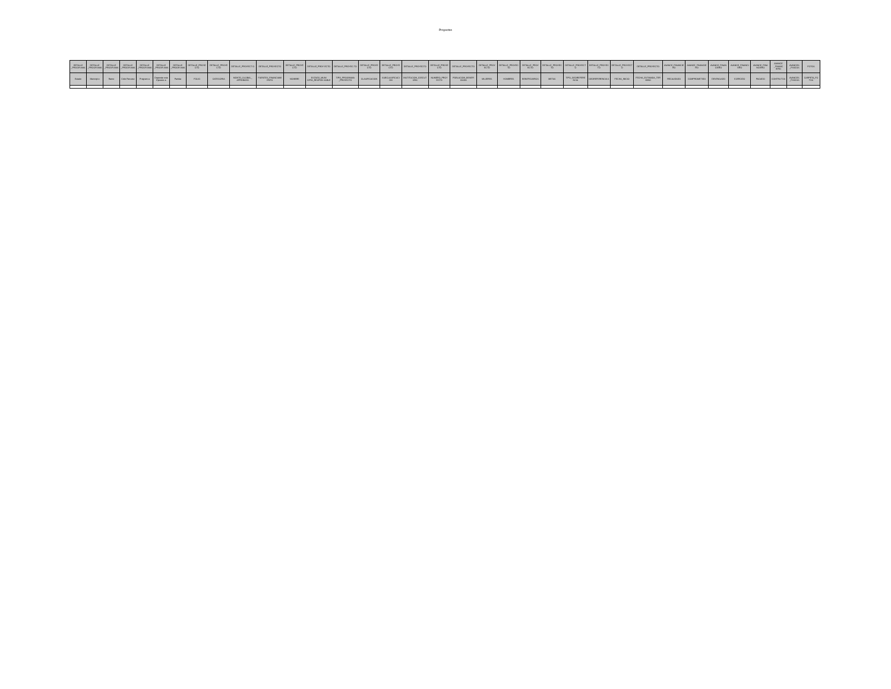Proyectos
| DETALLE _PROGR AMA | DETALLE _PROGR AMA | DETALLE _PROGR AMA | DETALLE _PROGR AMA | DETALLE _PROGR AMA | DETALLE _PROGR AMA | DETALLE _PROGR AMA | DETALLE_PROYE CTO | DETALLE_PROYE CTO | DETALLE_PROYECT O | DETALLE_PROYECTO | DETALLE_PROYE CTO | DETALLE_PROY ECTO | DETALLE_PROYEC TO | DETALLE_PROYE CTO | DETALLE_PROYE CTO | DETALLE_PROYECTO | DETALLE_PROYE CTO | DETALLE_PROYECTO | DETALLE_PROY ECTO | DETALLE_PROYEC TO | DETALLE_PROY ECTO | DETALLE_PROYEC TO | DETALLE_PROYECT O | DETALLE_PROYEC TO | DETALLE_PROYECT O | DETALLE_PROYECTO | AVANCE_FINANCIE RO | AVANCE_FINANCIE RO | AVANCE_FINAN CIERO | AVANCE_FINANCI ERO | AVANCE_FINA NCIERO | AVANCE _FINANC IERO | AVANCES _FISICOS | FOTOS |
| --- | --- | --- | --- | --- | --- | --- | --- | --- | --- | --- | --- | --- | --- | --- | --- | --- | --- | --- | --- | --- | --- | --- | --- | --- | --- | --- | --- | --- | --- | --- | --- | --- | --- | --- |
| Estado | Municipi o | Ramo | Ciclo Recurso | Program a | Depende ncia Ejecutor a | Partida | FOLIO | CATEGORIA | MONTO_GLOBAL_ APROBADO | FUENTES_FINANCIAMI ENTO | NOMBRE | ESTADO_MUNI CIPIO_RESPON SABLE | TIPO_PROGRAMA _PROYECTO | CLASIFICACION | SUBCLASIFICACI ON | INSTITUCION_EJECUT ORA | NUMERO_PROY ECTO | POBLACION_BENEFI CIADA | MUJERES | HOMBRES | BENEFICIARIOS | METAS | TIPO_GEOREFERE NCIA | GEOREFERENCIA S | FECHA_INICIO | FECHA_ESTIMADA_TER MINO | RECAUDADO | COMPROMETIDO | DEVENGADO | EJERCIDO | PAGADO | CONTRA TOS | AVANCES _FISICOS | CARPETA_FO TOS |